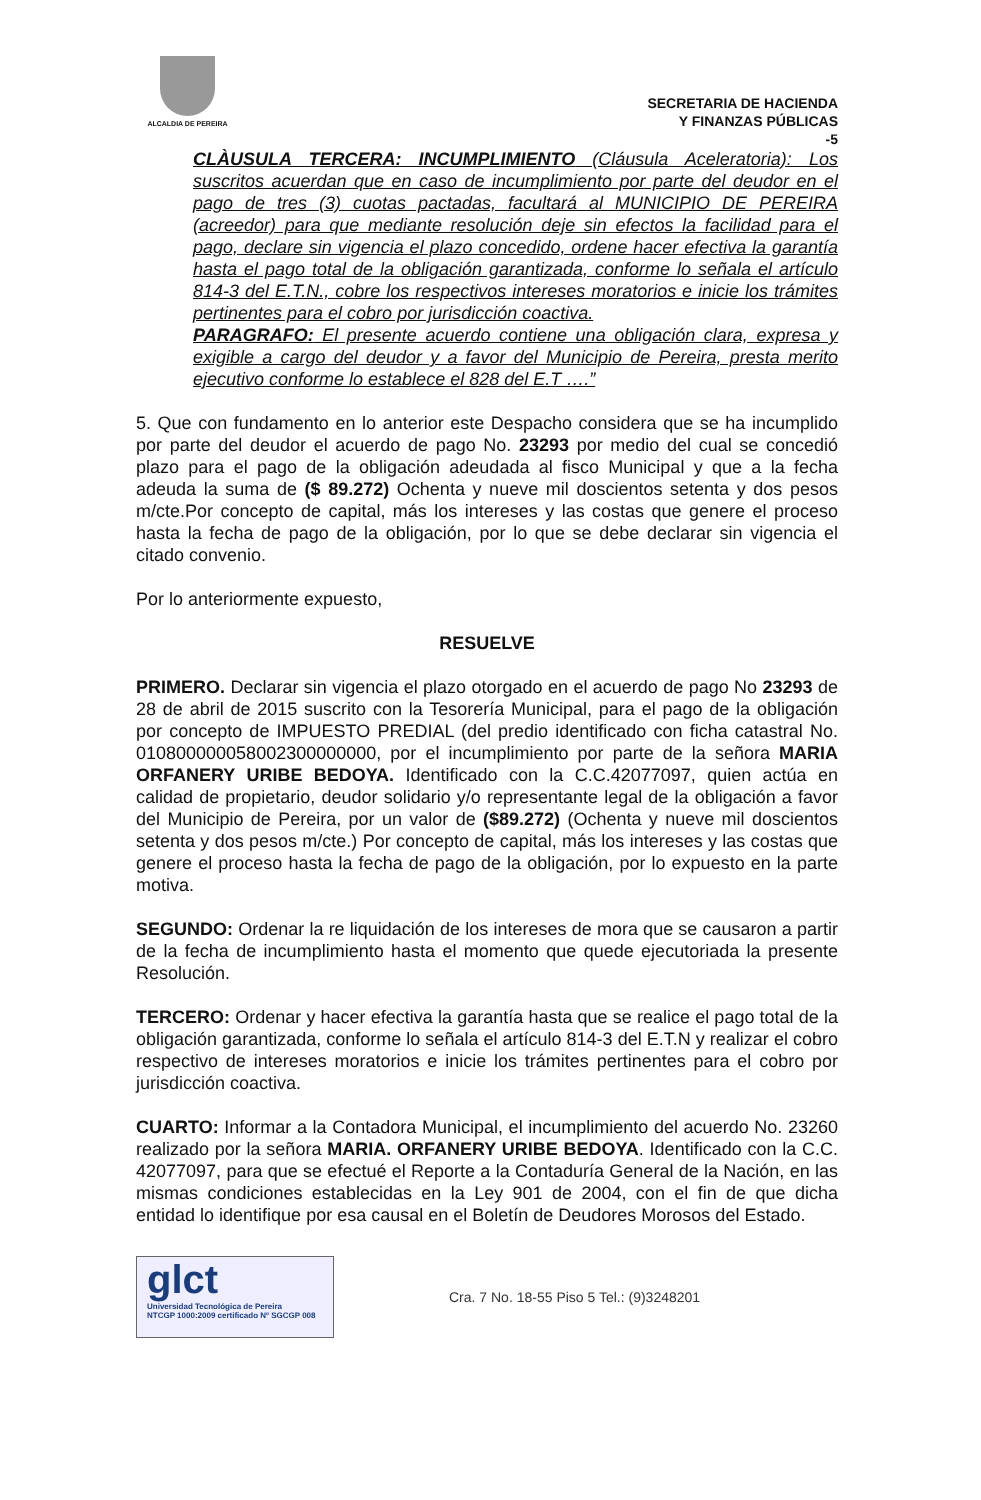ALCALDIA DE PEREIRA
SECRETARIA DE HACIENDA
Y FINANZAS PÚBLICAS
-5
CLÀUSULA TERCERA: INCUMPLIMIENTO (Cláusula Aceleratoria): Los suscritos acuerdan que en caso de incumplimiento por parte del deudor en el pago de tres (3) cuotas pactadas, facultará al MUNICIPIO DE PEREIRA (acreedor) para que mediante resolución deje sin efectos la facilidad para el pago, declare sin vigencia el plazo concedido, ordene hacer efectiva la garantía hasta el pago total de la obligación garantizada, conforme lo señala el artículo 814-3 del E.T.N., cobre los respectivos intereses moratorios e inicie los trámites pertinentes para el cobro por jurisdicción coactiva.
PARAGRAFO: El presente acuerdo contiene una obligación clara, expresa y exigible a cargo del deudor y a favor del Municipio de Pereira, presta merito ejecutivo conforme lo establece el 828 del E.T ….”
5. Que con fundamento en lo anterior este Despacho considera que se ha incumplido por parte del deudor el acuerdo de pago No. 23293 por medio del cual se concedió plazo para el pago de la obligación adeudada al fisco Municipal y que a la fecha adeuda la suma de ($ 89.272) Ochenta y nueve mil doscientos setenta y dos pesos m/cte.Por concepto de capital, más los intereses y las costas que genere el proceso hasta la fecha de pago de la obligación, por lo que se debe declarar sin vigencia el citado convenio.
Por lo anteriormente expuesto,
RESUELVE
PRIMERO. Declarar sin vigencia el plazo otorgado en el acuerdo de pago No 23293 de 28 de abril de 2015 suscrito con la Tesorería Municipal, para el pago de la obligación por concepto de IMPUESTO PREDIAL (del predio identificado con ficha catastral No. 010800000058002300000000, por el incumplimiento por parte de la señora MARIA ORFANERY URIBE BEDOYA. Identificado con la C.C.42077097, quien actúa en calidad de propietario, deudor solidario y/o representante legal de la obligación a favor del Municipio de Pereira, por un valor de ($89.272) (Ochenta y nueve mil doscientos setenta y dos pesos m/cte.) Por concepto de capital, más los intereses y las costas que genere el proceso hasta la fecha de pago de la obligación, por lo expuesto en la parte motiva.
SEGUNDO: Ordenar la re liquidación de los intereses de mora que se causaron a partir de la fecha de incumplimiento hasta el momento que quede ejecutoriada la presente Resolución.
TERCERO: Ordenar y hacer efectiva la garantía hasta que se realice el pago total de la obligación garantizada, conforme lo señala el artículo 814-3 del E.T.N y realizar el cobro respectivo de intereses moratorios e inicie los trámites pertinentes para el cobro por jurisdicción coactiva.
CUARTO: Informar a la Contadora Municipal, el incumplimiento del acuerdo No. 23260 realizado por la señora MARIA. ORFANERY URIBE BEDOYA. Identificado con la C.C. 42077097, para que se efectué el Reporte a la Contaduría General de la Nación, en las mismas condiciones establecidas en la Ley 901 de 2004, con el fin de que dicha entidad lo identifique por esa causal en el Boletín de Deudores Morosos del Estado.
glct
Universidad Tecnológica de Pereira
NTCGP 1000:2009 certificado Nº SGCGP 008
Cra. 7 No. 18-55 Piso 5 Tel.: (9)3248201